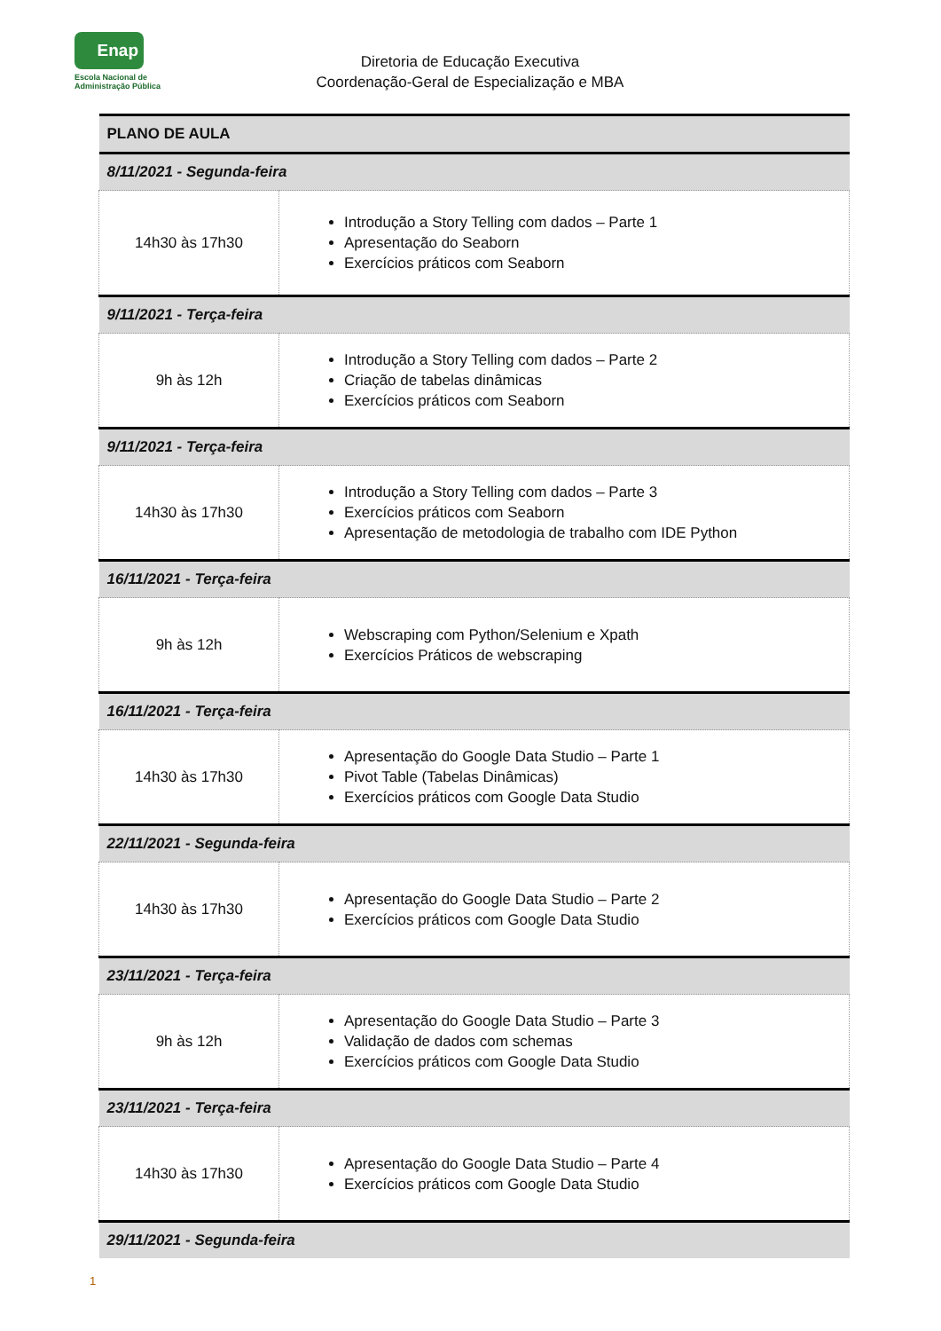Enap
Escola Nacional de
Administração Pública
Diretoria de Educação Executiva
Coordenação-Geral de Especialização e MBA
| PLANO DE AULA | |
| --- | --- |
| 8/11/2021 - Segunda-feira | |
| 14h30 às 17h30 | Introdução a Story Telling com dados – Parte 1 Apresentação do Seaborn Exercícios práticos com Seaborn |
| 9/11/2021 - Terça-feira | |
| 9h às 12h | Introdução a Story Telling com dados – Parte 2 Criação de tabelas dinâmicas Exercícios práticos com Seaborn |
| 9/11/2021 - Terça-feira | |
| 14h30 às 17h30 | Introdução a Story Telling com dados – Parte 3 Exercícios práticos com Seaborn Apresentação de metodologia de trabalho com IDE Python |
| 16/11/2021 - Terça-feira | |
| 9h às 12h | Webscraping com Python/Selenium e Xpath Exercícios Práticos de webscraping |
| 16/11/2021 - Terça-feira | |
| 14h30 às 17h30 | Apresentação do Google Data Studio – Parte 1 Pivot Table (Tabelas Dinâmicas) Exercícios práticos com Google Data Studio |
| 22/11/2021 - Segunda-feira | |
| 14h30 às 17h30 | Apresentação do Google Data Studio – Parte 2 Exercícios práticos com Google Data Studio |
| 23/11/2021 - Terça-feira | |
| 9h às 12h | Apresentação do Google Data Studio – Parte 3 Validação de dados com schemas Exercícios práticos com Google Data Studio |
| 23/11/2021 - Terça-feira | |
| 14h30 às 17h30 | Apresentação do Google Data Studio – Parte 4 Exercícios práticos com Google Data Studio |
| 29/11/2021 - Segunda-feira | |
1